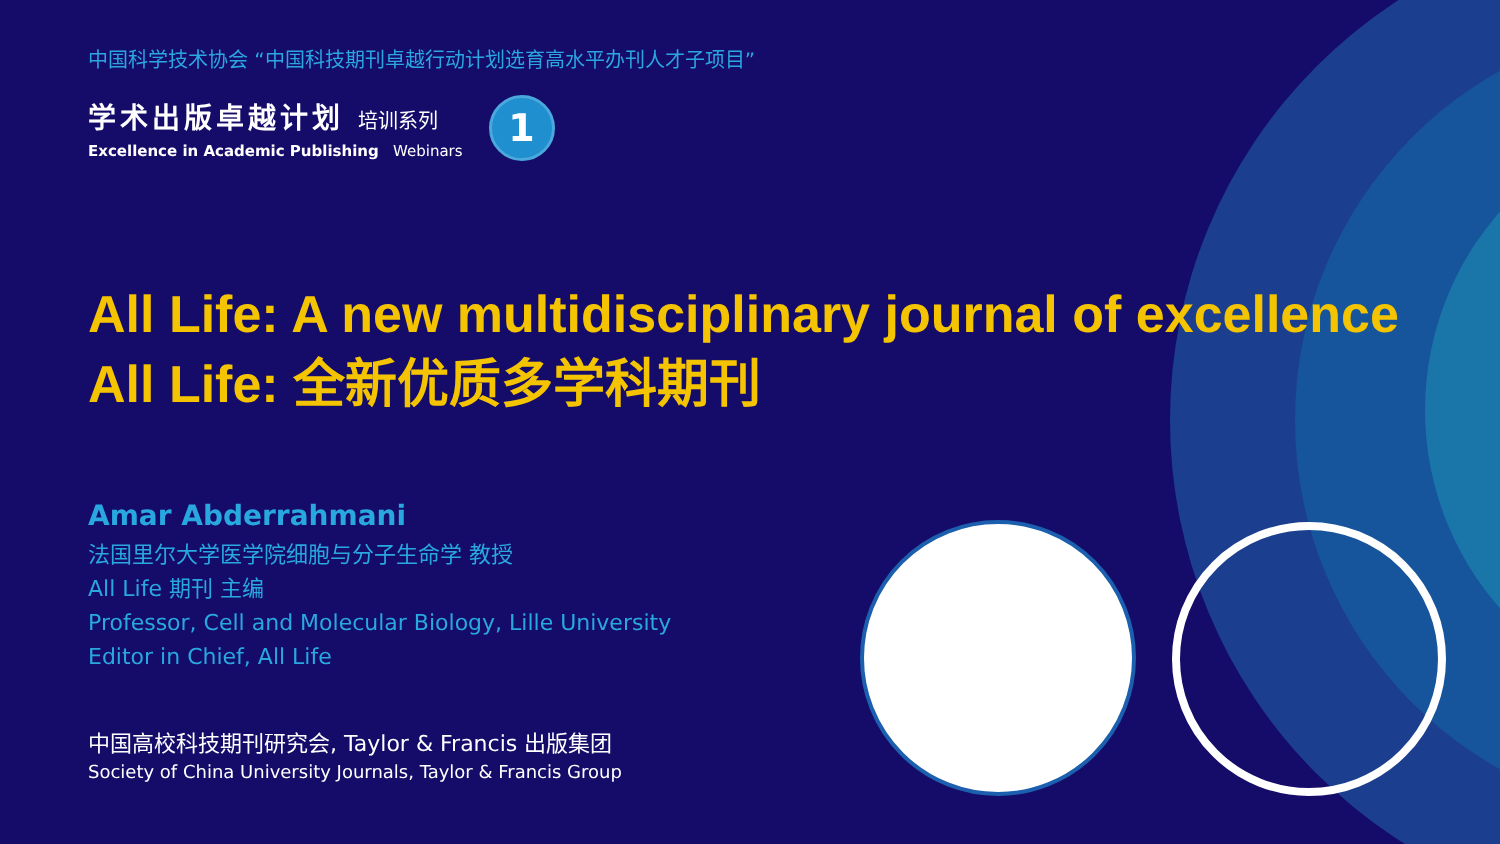中国科学技术协会 “中国科技期刊卓越行动计划选育高水平办刊人才子项目”
学术出版卓越计划 培训系列
Excellence in Academic Publishing Webinars
1
All Life: A new multidisciplinary journal of excellence
All Life: 全新优质多学科期刊
Amar Abderrahmani
法国里尔大学医学院细胞与分子生命学 教授
All Life 期刊 主编
Professor, Cell and Molecular Biology, Lille University
Editor in Chief, All Life
中国高校科技期刊研究会, Taylor & Francis 出版集团
Society of China University Journals, Taylor & Francis Group